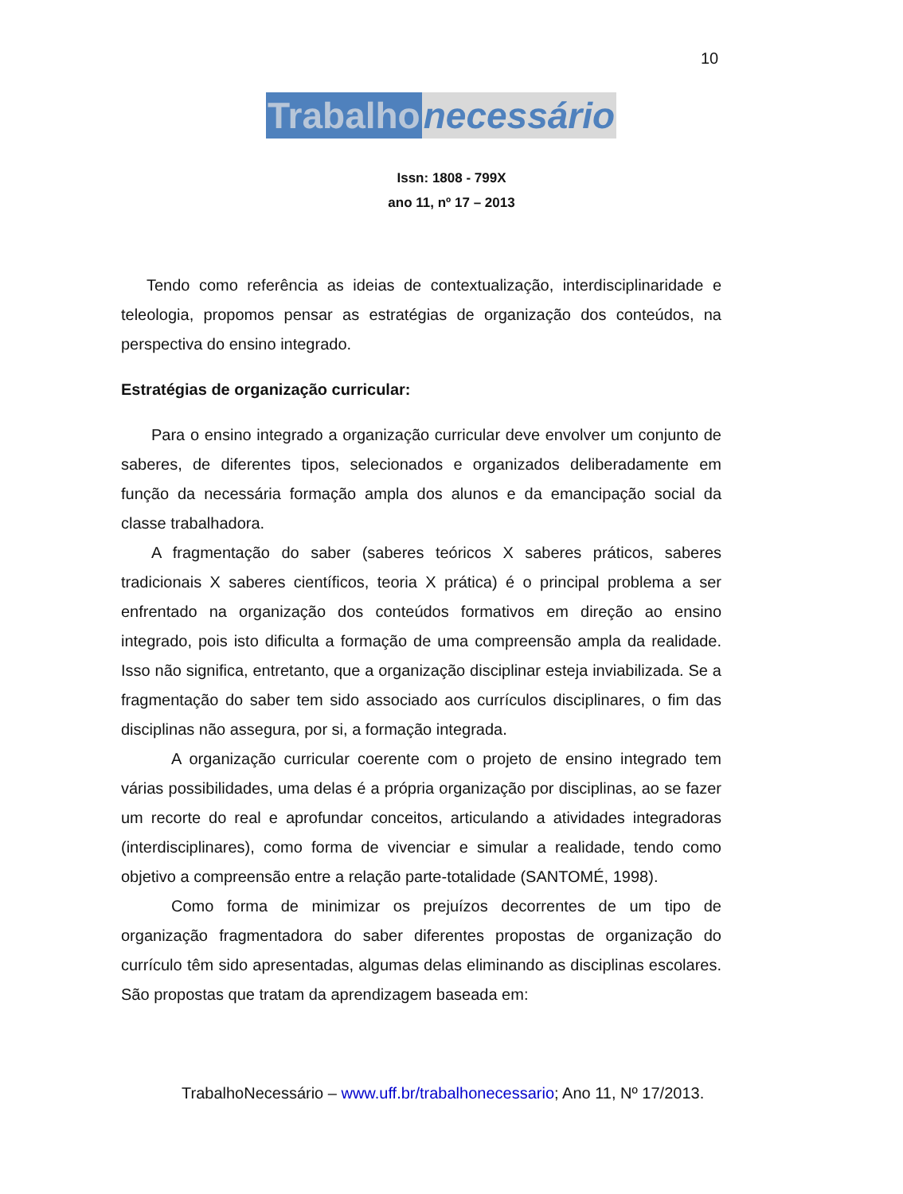10
Trabalho necessário
Issn: 1808 - 799X
ano 11, nº 17 – 2013
Tendo como referência as ideias de contextualização, interdisciplinaridade e teleologia, propomos pensar as estratégias de organização dos conteúdos, na perspectiva do ensino integrado.
Estratégias de organização curricular:
Para o ensino integrado a organização curricular deve envolver um conjunto de saberes, de diferentes tipos, selecionados e organizados deliberadamente em função da necessária formação ampla dos alunos e da emancipação social da classe trabalhadora.
A fragmentação do saber (saberes teóricos X saberes práticos, saberes tradicionais X saberes científicos, teoria X prática) é o principal problema a ser enfrentado na organização dos conteúdos formativos em direção ao ensino integrado, pois isto dificulta a formação de uma compreensão ampla da realidade. Isso não significa, entretanto, que a organização disciplinar esteja inviabilizada. Se a fragmentação do saber tem sido associado aos currículos disciplinares, o fim das disciplinas não assegura, por si, a formação integrada.
A organização curricular coerente com o projeto de ensino integrado tem várias possibilidades, uma delas é a própria organização por disciplinas, ao se fazer um recorte do real e aprofundar conceitos, articulando a atividades integradoras (interdisciplinares), como forma de vivenciar e simular a realidade, tendo como objetivo a compreensão entre a relação parte-totalidade (SANTOMÉ, 1998).
Como forma de minimizar os prejuízos decorrentes de um tipo de organização fragmentadora do saber diferentes propostas de organização do currículo têm sido apresentadas, algumas delas eliminando as disciplinas escolares. São propostas que tratam da aprendizagem baseada em:
TrabalhoNecessário – www.uff.br/trabalhonecessario; Ano 11, Nº 17/2013.